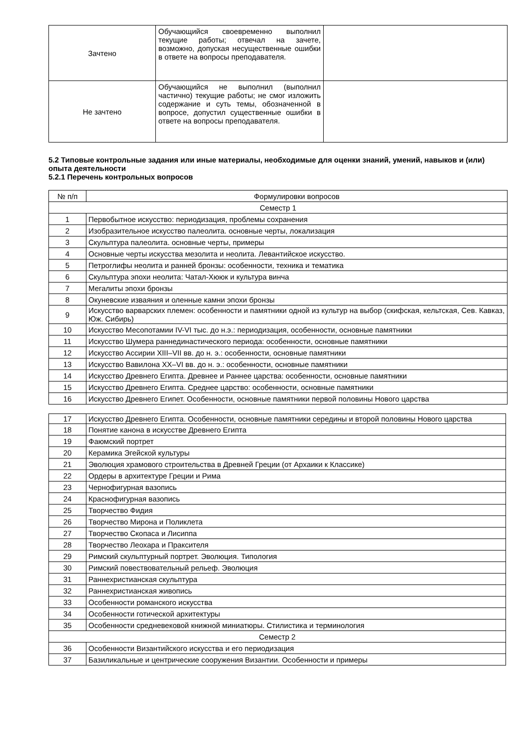| Зачтено | Обучающийся своевременно выполнил текущие работы; отвечал на зачете, возможно, допуская несущественные ошибки в ответе на вопросы преподавателя. | |
| Не зачтено | Обучающийся не выполнил (выполнил частично) текущие работы; не смог изложить содержание и суть темы, обозначенной в вопросе, допустил существенные ошибки в ответе на вопросы преподавателя. | |
5.2 Типовые контрольные задания или иные материалы, необходимые для оценки знаний, умений, навыков и (или) опыта деятельности
5.2.1 Перечень контрольных вопросов
| № п/п | Формулировки вопросов |
| --- | --- |
| Семестр 1 | |
| 1 | Первобытное искусство: периодизация, проблемы сохранения |
| 2 | Изобразительное искусство палеолита. основные черты, локализация |
| 3 | Скульптура палеолита. основные черты, примеры |
| 4 | Основные черты искусства мезолита и неолита. Левантийское искусство. |
| 5 | Петроглифы неолита и ранней бронзы: особенности, техника и тематика |
| 6 | Скульптура эпохи неолита: Чатал-Хююк и культура винча |
| 7 | Мегалиты эпохи бронзы |
| 8 | Окуневские изваяния и оленные камни эпохи бронзы |
| 9 | Искусство варварских племен: особенности и памятники одной из культур на выбор (скифская, кельтская, Сев. Кавказ, Юж. Сибирь) |
| 10 | Искусство Месопотамии IV-VI тыс. до н.э.: периодизация, особенности, основные памятники |
| 11 | Искусство Шумера раннединастического периода: особенности, основные памятники |
| 12 | Искусство Ассирии XIII–VII вв. до н. э.: особенности, основные памятники |
| 13 | Искусство Вавилона XX–VI вв. до н. э.: особенности, основные памятники |
| 14 | Искусство Древнего Египта. Древнее и Раннее царства: особенности, основные памятники |
| 15 | Искусство Древнего Египта. Среднее царство: особенности, основные памятники |
| 16 | Искусство Древнего Египет. Особенности, основные памятники первой половины Нового царства |
| 17 | Искусство Древнего Египта. Особенности, основные памятники середины и второй половины Нового царства |
| 18 | Понятие канона в искусстве Древнего Египта |
| 19 | Фаюмский портрет |
| 20 | Керамика Эгейской культуры |
| 21 | Эволюция храмового строительства в Древней Греции (от Архаики к Классике) |
| 22 | Ордеры в архитектуре Греции и Рима |
| 23 | Чернофигурная вазопись |
| 24 | Краснофигурная вазопись |
| 25 | Творчество Фидия |
| 26 | Творчество Мирона и Поликлета |
| 27 | Творчество Скопаса и Лисиппа |
| 28 | Творчество Леохара и Праксителя |
| 29 | Римский скульптурный портрет. Эволюция. Типология |
| 30 | Римский повествовательный рельеф. Эволюция |
| 31 | Раннехристианская скульптура |
| 32 | Раннехристианская живопись |
| 33 | Особенности романского искусства |
| 34 | Особенности готической архитектуры |
| 35 | Особенности средневековой книжной миниатюры. Стилистика и терминология |
| Семестр 2 | |
| 36 | Особенности Византийского искусства и его периодизация |
| 37 | Базиликальные и центрические сооружения Византии. Особенности и примеры |